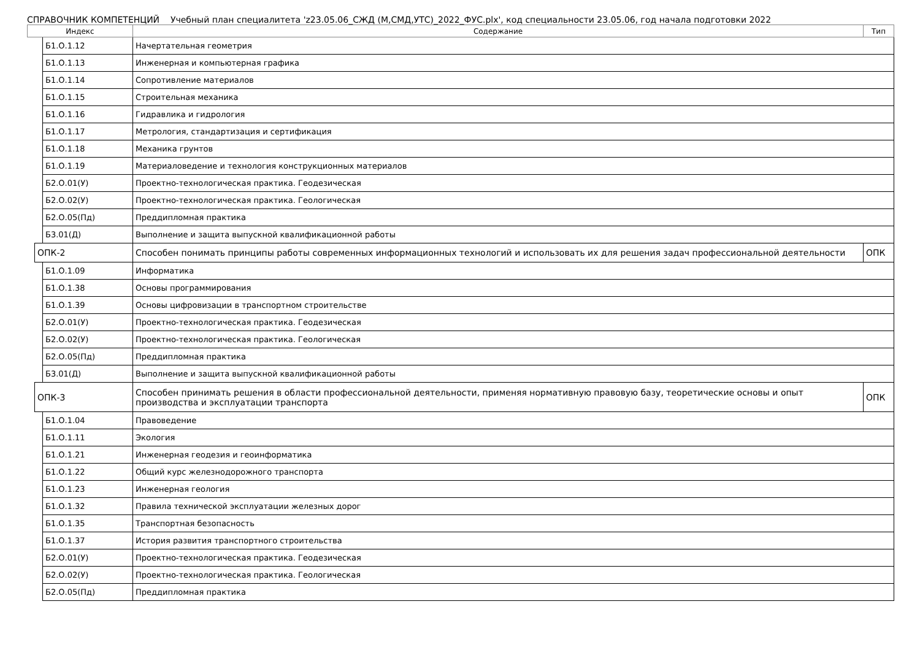СПРАВОЧНИК КОМПЕТЕНЦИЙ Учебный план специалитета 'z23.05.06_СЖД (М,СМД,УТС)_2022_ФУС.plx', код специальности 23.05.06, год начала подготовки 2022
| Индекс | | | Содержание | Тип |
| --- | --- | --- | --- | --- |
| | | Б1.О.1.12 | Начертательная геометрия | |
| | | Б1.О.1.13 | Инженерная и компьютерная графика | |
| | | Б1.О.1.14 | Сопротивление материалов | |
| | | Б1.О.1.15 | Строительная механика | |
| | | Б1.О.1.16 | Гидравлика и гидрология | |
| | | Б1.О.1.17 | Метрология, стандартизация и сертификация | |
| | | Б1.О.1.18 | Механика грунтов | |
| | | Б1.О.1.19 | Материаловедение и технология конструкционных материалов | |
| | | Б2.О.01(У) | Проектно-технологическая практика. Геодезическая | |
| | | Б2.О.02(У) | Проектно-технологическая практика. Геологическая | |
| | | Б2.О.05(Пд) | Преддипломная практика | |
| | | Б3.01(Д) | Выполнение и защита выпускной квалификационной работы | |
| | ОПК-2 | | Способен понимать принципы работы современных информационных технологий и использовать их для решения задач профессиональной деятельности | ОПК |
| | | Б1.О.1.09 | Информатика | |
| | | Б1.О.1.38 | Основы программирования | |
| | | Б1.О.1.39 | Основы цифровизации в транспортном строительстве | |
| | | Б2.О.01(У) | Проектно-технологическая практика. Геодезическая | |
| | | Б2.О.02(У) | Проектно-технологическая практика. Геологическая | |
| | | Б2.О.05(Пд) | Преддипломная практика | |
| | | Б3.01(Д) | Выполнение и защита выпускной квалификационной работы | |
| | ОПК-3 | | Способен принимать решения в области профессиональной деятельности, применяя нормативную правовую базу, теоретические основы и опыт производства и эксплуатации транспорта | ОПК |
| | | Б1.О.1.04 | Правоведение | |
| | | Б1.О.1.11 | Экология | |
| | | Б1.О.1.21 | Инженерная геодезия и геоинформатика | |
| | | Б1.О.1.22 | Общий курс железнодорожного транспорта | |
| | | Б1.О.1.23 | Инженерная геология | |
| | | Б1.О.1.32 | Правила технической эксплуатации железных дорог | |
| | | Б1.О.1.35 | Транспортная безопасность | |
| | | Б1.О.1.37 | История развития транспортного строительства | |
| | | Б2.О.01(У) | Проектно-технологическая практика. Геодезическая | |
| | | Б2.О.02(У) | Проектно-технологическая практика. Геологическая | |
| | | Б2.О.05(Пд) | Преддипломная практика | |